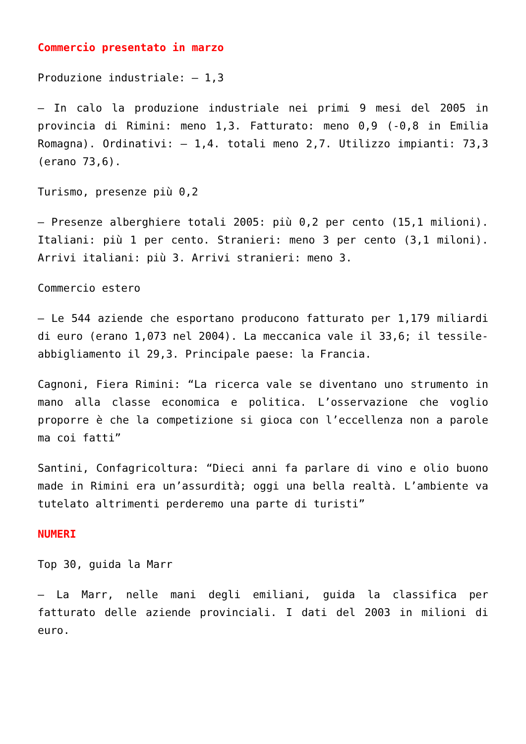Commercio presentato in marzo
Produzione industriale: – 1,3
– In calo la produzione industriale nei primi 9 mesi del 2005 in provincia di Rimini: meno 1,3. Fatturato: meno 0,9 (-0,8 in Emilia Romagna). Ordinativi: – 1,4. totali meno 2,7. Utilizzo impianti: 73,3 (erano 73,6).
Turismo, presenze più 0,2
– Presenze alberghiere totali 2005: più 0,2 per cento (15,1 milioni). Italiani: più 1 per cento. Stranieri: meno 3 per cento (3,1 miloni). Arrivi italiani: più 3. Arrivi stranieri: meno 3.
Commercio estero
– Le 544 aziende che esportano producono fatturato per 1,179 miliardi di euro (erano 1,073 nel 2004). La meccanica vale il 33,6; il tessile-abbigliamento il 29,3. Principale paese: la Francia.
Cagnoni, Fiera Rimini: “La ricerca vale se diventano uno strumento in mano alla classe economica e politica. L’osservazione che voglio proporre è che la competizione si gioca con l’eccellenza non a parole ma coi fatti”
Santini, Confagricoltura: “Dieci anni fa parlare di vino e olio buono made in Rimini era un’assurdità; oggi una bella realtà. L’ambiente va tutelato altrimenti perderemo una parte di turisti”
NUMERI
Top 30, guida la Marr
– La Marr, nelle mani degli emiliani, guida la classifica per fatturato delle aziende provinciali. I dati del 2003 in milioni di euro.